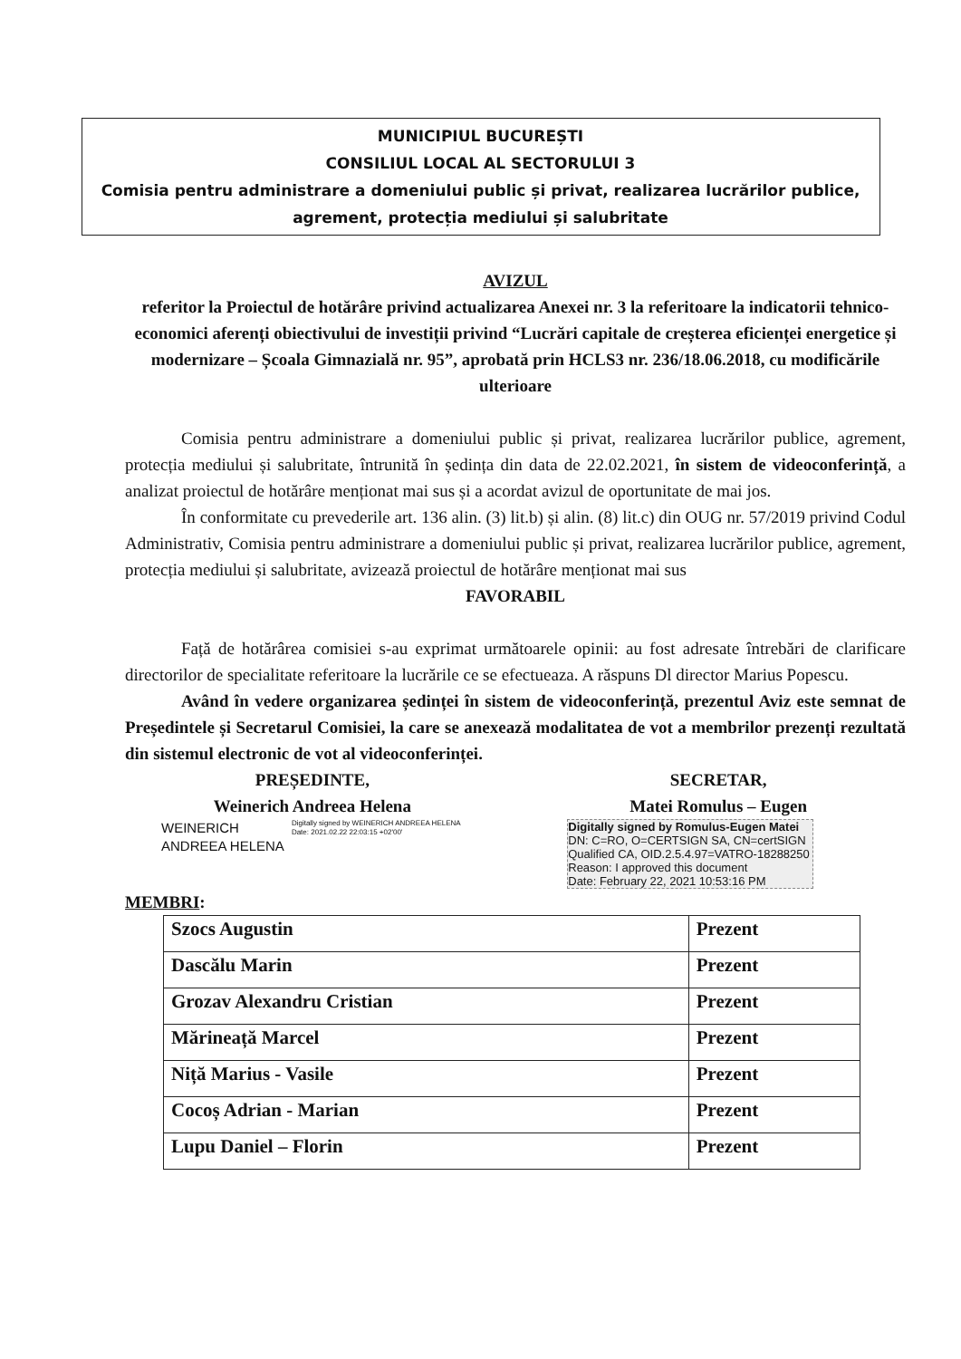MUNICIPIUL BUCUREȘTI
CONSILIUL LOCAL AL SECTORULUI 3
Comisia pentru administrare a domeniului public și privat, realizarea lucrărilor publice, agrement, protecția mediului și salubritate
AVIZUL
referitor la Proiectul de hotărâre privind actualizarea Anexei nr. 3 la referitoare la indicatorii tehnico-economici aferenți obiectivului de investiții privind “Lucrări capitale de creșterea eficienței energetice și modernizare – Școala Gimnazială nr. 95”, aprobată prin HCLS3 nr. 236/18.06.2018, cu modificările ulterioare
Comisia pentru administrare a domeniului public și privat, realizarea lucrărilor publice, agrement, protecția mediului și salubritate, întrunită în ședința din data de 22.02.2021, în sistem de videoconferință, a analizat proiectul de hotărâre menționat mai sus și a acordat avizul de oportunitate de mai jos.
În conformitate cu prevederile art. 136 alin. (3) lit.b) și alin. (8) lit.c) din OUG nr. 57/2019 privind Codul Administrativ, Comisia pentru administrare a domeniului public și privat, realizarea lucrărilor publice, agrement, protecția mediului și salubritate, avizează proiectul de hotărâre menționat mai sus
FAVORABIL
Față de hotărârea comisiei s-au exprimat următoarele opinii: au fost adresate întrebări de clarificare directorilor de specialitate referitoare la lucrările ce se efectueaza. A răspuns Dl director Marius Popescu.
Având în vedere organizarea ședinței în sistem de videoconferință, prezentul Aviz este semnat de Președintele și Secretarul Comisiei, la care se anexează modalitatea de vot a membrilor prezenți rezultată din sistemul electronic de vot al videoconferinței.
PREȘEDINTE,
Weinerich Andreea Helena
WEINERICH
ANDREEA HELENA
Digitally signed by WEINERICH ANDREEA HELENA
Date: 2021.02.22 22:03:15 +02'00'
SECRETAR,
Matei Romulus – Eugen
Digitally signed by Romulus-Eugen Matei
DN: C=RO, O=CERTSIGN SA, CN=certSIGN Qualified CA, OID.2.5.4.97=VATRO-18288250
Reason: I approved this document
Date: February 22, 2021 10:53:16 PM
MEMBRI:
| Szocs Augustin | Prezent |
| Dascălu Marin | Prezent |
| Grozav Alexandru Cristian | Prezent |
| Mărineață Marcel | Prezent |
| Niță Marius - Vasile | Prezent |
| Cocoș Adrian - Marian | Prezent |
| Lupu Daniel – Florin | Prezent |